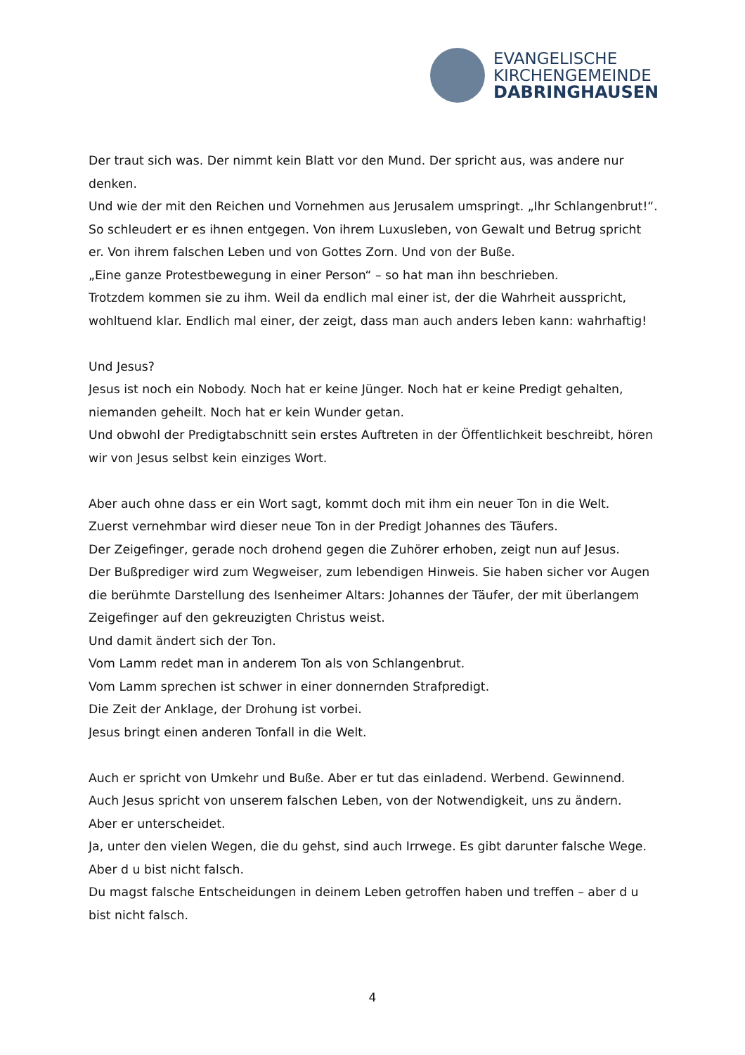EVANGELISCHE
KIRCHENGEMEINDE
DABRINGHAUSEN
Der traut sich was. Der nimmt kein Blatt vor den Mund. Der spricht aus, was andere nur denken.
Und wie der mit den Reichen und Vornehmen aus Jerusalem umspringt. „Ihr Schlangenbrut!“. So schleudert er es ihnen entgegen. Von ihrem Luxusleben, von Gewalt und Betrug spricht er. Von ihrem falschen Leben und von Gottes Zorn. Und von der Buße.
„Eine ganze Protestbewegung in einer Person“ – so hat man ihn beschrieben.
Trotzdem kommen sie zu ihm. Weil da endlich mal einer ist, der die Wahrheit ausspricht, wohltuend klar. Endlich mal einer, der zeigt, dass man auch anders leben kann: wahrhaftig!
Und Jesus?
Jesus ist noch ein Nobody. Noch hat er keine Jünger. Noch hat er keine Predigt gehalten, niemanden geheilt. Noch hat er kein Wunder getan.
Und obwohl der Predigtabschnitt sein erstes Auftreten in der Öffentlichkeit beschreibt, hören wir von Jesus selbst kein einziges Wort.
Aber auch ohne dass er ein Wort sagt, kommt doch mit ihm ein neuer Ton in die Welt.
Zuerst vernehmbar wird dieser neue Ton in der Predigt Johannes des Täufers.
Der Zeigefinger, gerade noch drohend gegen die Zuhörer erhoben, zeigt nun auf Jesus.
Der Bußprediger wird zum Wegweiser, zum lebendigen Hinweis. Sie haben sicher vor Augen die berühmte Darstellung des Isenheimer Altars: Johannes der Täufer, der mit überlangem Zeigefinger auf den gekreuzigten Christus weist.
Und damit ändert sich der Ton.
Vom Lamm redet man in anderem Ton als von Schlangenbrut.
Vom Lamm sprechen ist schwer in einer donnernden Strafpredigt.
Die Zeit der Anklage, der Drohung ist vorbei.
Jesus bringt einen anderen Tonfall in die Welt.
Auch er spricht von Umkehr und Buße. Aber er tut das einladend. Werbend. Gewinnend.
Auch Jesus spricht von unserem falschen Leben, von der Notwendigkeit, uns zu ändern.
Aber er unterscheidet.
Ja, unter den vielen Wegen, die du gehst, sind auch Irrwege. Es gibt darunter falsche Wege. Aber d u bist nicht falsch.
Du magst falsche Entscheidungen in deinem Leben getroffen haben und treffen – aber d u bist nicht falsch.
4